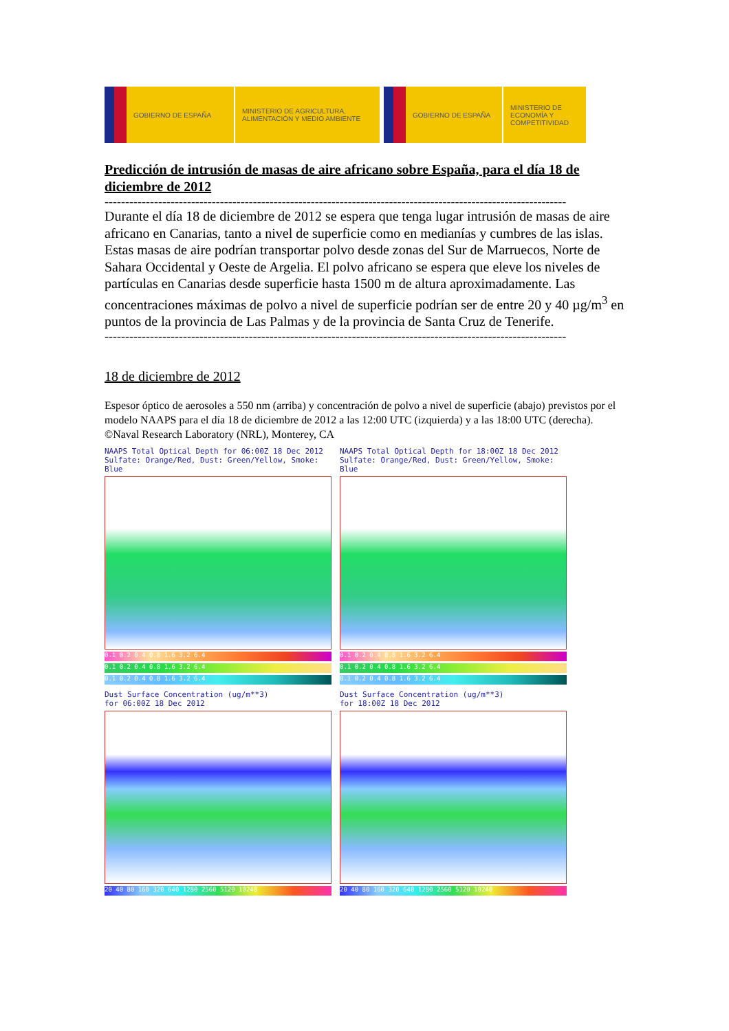GOBIERNO DE ESPAÑA
MINISTERIO DE AGRICULTURA, ALIMENTACIÓN Y MEDIO AMBIENTE
GOBIERNO DE ESPAÑA
MINISTERIO DE ECONOMÍA Y COMPETITIVIDAD
Predicción de intrusión de masas de aire africano sobre España, para el día 18 de diciembre de 2012
----------------------------------------------------------------------------------------------------------------
Durante el día 18 de diciembre de 2012 se espera que tenga lugar intrusión de masas de aire africano en Canarias, tanto a nivel de superficie como en medianías y cumbres de las islas. Estas masas de aire podrían transportar polvo desde zonas del Sur de Marruecos, Norte de Sahara Occidental y Oeste de Argelia. El polvo africano se espera que eleve los niveles de partículas en Canarias desde superficie hasta 1500 m de altura aproximadamente. Las concentraciones máximas de polvo a nivel de superficie podrían ser de entre 20 y 40 µg/m<sup>3</sup> en puntos de la provincia de Las Palmas y de la provincia de Santa Cruz de Tenerife.
----------------------------------------------------------------------------------------------------------------
18 de diciembre de 2012
Espesor óptico de aerosoles a 550 nm (arriba) y concentración de polvo a nivel de superficie (abajo) previstos por el modelo NAAPS para el día 18 de diciembre de 2012 a las 12:00 UTC (izquierda) y a las 18:00 UTC (derecha). ©Naval Research Laboratory (NRL), Monterey, CA
NAAPS Total Optical Depth for 06:00Z 18 Dec 2012
Sulfate: Orange/Red, Dust: Green/Yellow, Smoke: Blue
0.1 0.2 0.4 0.8 1.6 3.2 6.4
0.1 0.2 0.4 0.8 1.6 3.2 6.4
0.1 0.2 0.4 0.8 1.6 3.2 6.4
NAAPS Total Optical Depth for 18:00Z 18 Dec 2012
Sulfate: Orange/Red, Dust: Green/Yellow, Smoke: Blue
0.1 0.2 0.4 0.8 1.6 3.2 6.4
0.1 0.2 0.4 0.8 1.6 3.2 6.4
0.1 0.2 0.4 0.8 1.6 3.2 6.4
Dust Surface Concentration (ug/m**3)
for 06:00Z 18 Dec 2012
20 40 80 160 320 640 1280 2560 5120 10240
Dust Surface Concentration (ug/m**3)
for 18:00Z 18 Dec 2012
20 40 80 160 320 640 1280 2560 5120 10240